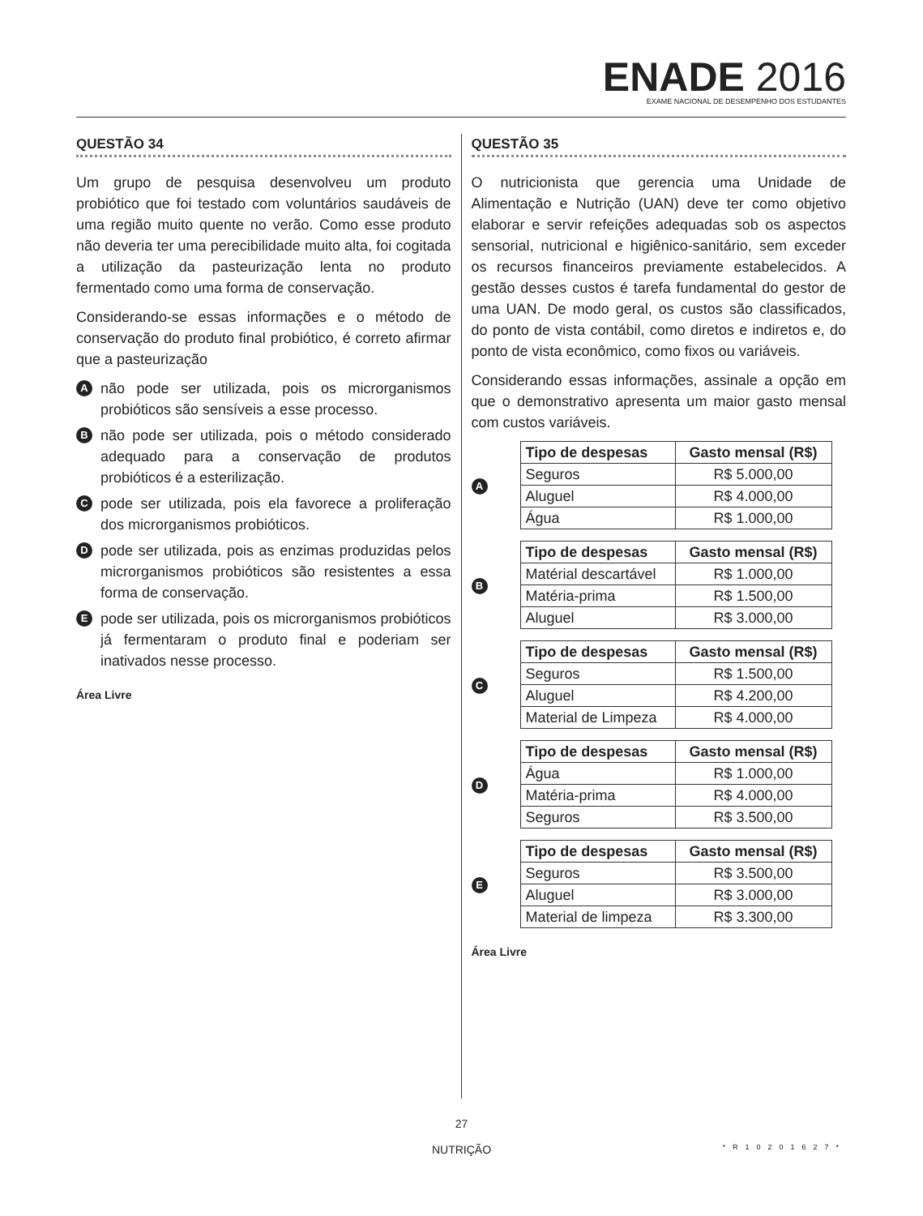ENADE 2016
EXAME NACIONAL DE DESEMPENHO DOS ESTUDANTES
QUESTÃO 34
Um grupo de pesquisa desenvolveu um produto probiótico que foi testado com voluntários saudáveis de uma região muito quente no verão. Como esse produto não deveria ter uma perecibilidade muito alta, foi cogitada a utilização da pasteurização lenta no produto fermentado como uma forma de conservação.
Considerando-se essas informações e o método de conservação do produto final probiótico, é correto afirmar que a pasteurização
A
não pode ser utilizada, pois os microrganismos probióticos são sensíveis a esse processo.
B
não pode ser utilizada, pois o método considerado adequado para a conservação de produtos probióticos é a esterilização.
C
pode ser utilizada, pois ela favorece a proliferação dos microrganismos probióticos.
D
pode ser utilizada, pois as enzimas produzidas pelos microrganismos probióticos são resistentes a essa forma de conservação.
E
pode ser utilizada, pois os microrganismos probióticos já fermentaram o produto final e poderiam ser inativados nesse processo.
Área Livre
QUESTÃO 35
O nutricionista que gerencia uma Unidade de Alimentação e Nutrição (UAN) deve ter como objetivo elaborar e servir refeições adequadas sob os aspectos sensorial, nutricional e higiênico-sanitário, sem exceder os recursos financeiros previamente estabelecidos. A gestão desses custos é tarefa fundamental do gestor de uma UAN. De modo geral, os custos são classificados, do ponto de vista contábil, como diretos e indiretos e, do ponto de vista econômico, como fixos ou variáveis.
Considerando essas informações, assinale a opção em que o demonstrativo apresenta um maior gasto mensal com custos variáveis.
A
| Tipo de despesas | Gasto mensal (R$) |
| --- | --- |
| Seguros | R$ 5.000,00 |
| Aluguel | R$ 4.000,00 |
| Água | R$ 1.000,00 |
B
| Tipo de despesas | Gasto mensal (R$) |
| --- | --- |
| Matérial descartável | R$ 1.000,00 |
| Matéria-prima | R$ 1.500,00 |
| Aluguel | R$ 3.000,00 |
C
| Tipo de despesas | Gasto mensal (R$) |
| --- | --- |
| Seguros | R$ 1.500,00 |
| Aluguel | R$ 4.200,00 |
| Material de Limpeza | R$ 4.000,00 |
D
| Tipo de despesas | Gasto mensal (R$) |
| --- | --- |
| Água | R$ 1.000,00 |
| Matéria-prima | R$ 4.000,00 |
| Seguros | R$ 3.500,00 |
E
| Tipo de despesas | Gasto mensal (R$) |
| --- | --- |
| Seguros | R$ 3.500,00 |
| Aluguel | R$ 3.000,00 |
| Material de limpeza | R$ 3.300,00 |
Área Livre
27
NUTRIÇÃO
*R10201627*